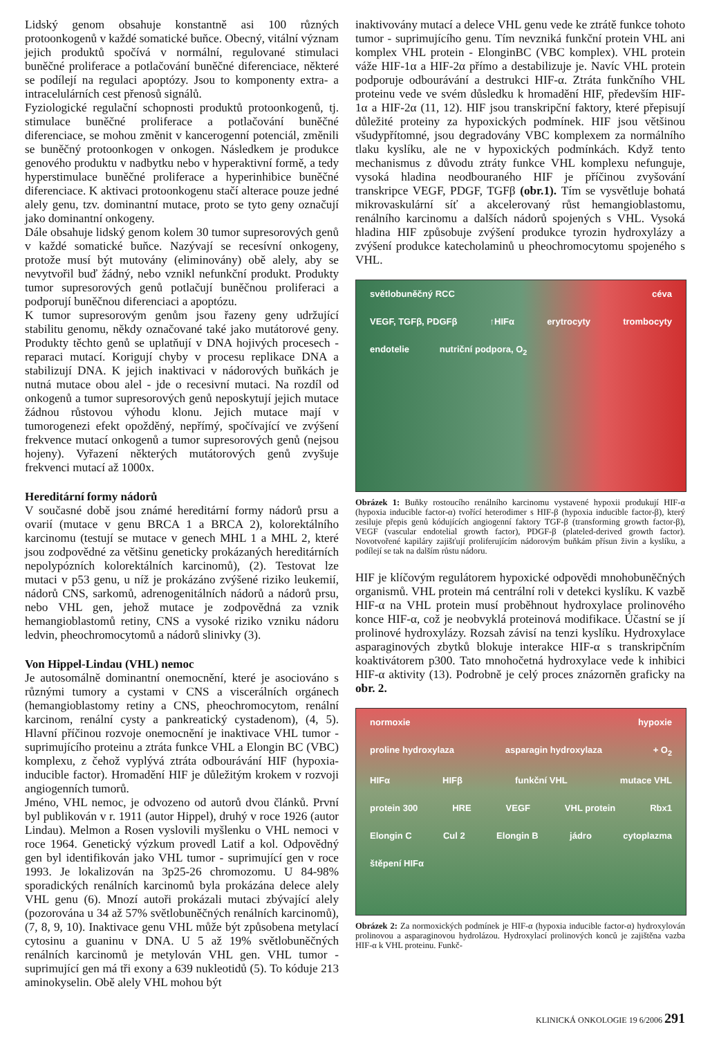Lidský genom obsahuje konstantně asi 100 různých protoonkogenů v každé somatické buňce. Obecný, vitální význam jejich produktů spočívá v normální, regulované stimulaci buněčné proliferace a potlačování buněčné diferenciace, některé se podílejí na regulaci apoptózy. Jsou to komponenty extra- a intracelulárních cest přenosů signálů.
Fyziologické regulační schopnosti produktů protoonkogenů, tj. stimulace buněčné proliferace a potlačování buněčné diferenciace, se mohou změnit v kancerogenní potenciál, změnili se buněčný protoonkogen v onkogen. Následkem je produkce genového produktu v nadbytku nebo v hyperaktivní formě, a tedy hyperstimulace buněčné proliferace a hyperinhibice buněčné diferenciace. K aktivaci protoonkogenu stačí alterace pouze jedné alely genu, tzv. dominantní mutace, proto se tyto geny označují jako dominantní onkogeny.
Dále obsahuje lidský genom kolem 30 tumor supresorových genů v každé somatické buňce. Nazývají se recesívní onkogeny, protože musí být mutovány (eliminovány) obě alely, aby se nevytvořil buď žádný, nebo vznikl nefunkční produkt. Produkty tumor supresorových genů potlačují buněčnou proliferaci a podporují buněčnou diferenciaci a apoptózu.
K tumor supresorovým genům jsou řazeny geny udržující stabilitu genomu, někdy označované také jako mutátorové geny. Produkty těchto genů se uplatňují v DNA hojivých procesech - reparaci mutací. Korigují chyby v procesu replikace DNA a stabilizují DNA. K jejich inaktivaci v nádorových buňkách je nutná mutace obou alel - jde o recesivní mutaci. Na rozdíl od onkogenů a tumor supresorových genů neposkytují jejich mutace žádnou růstovou výhodu klonu. Jejich mutace mají v tumorogenezi efekt opožděný, nepřímý, spočívající ve zvýšení frekvence mutací onkogenů a tumor supresorových genů (nejsou hojeny). Vyřazení některých mutátorových genů zvyšuje frekvenci mutací až 1000x.
Hereditární formy nádorů
V současné době jsou známé hereditární formy nádorů prsu a ovarií (mutace v genu BRCA 1 a BRCA 2), kolorektálního karcinomu (testují se mutace v genech MHL 1 a MHL 2, které jsou zodpovědné za většinu geneticky prokázaných hereditárních nepolypózních kolorektálních karcinomů), (2). Testovat lze mutaci v p53 genu, u níž je prokázáno zvýšené riziko leukemií, nádorů CNS, sarkomů, adrenogenitálních nádorů a nádorů prsu, nebo VHL gen, jehož mutace je zodpovědná za vznik hemangioblastomů retiny, CNS a vysoké riziko vzniku nádoru ledvin, pheochromocytomů a nádorů slinivky (3).
Von Hippel-Lindau (VHL) nemoc
Je autosomálně dominantní onemocnění, které je asociováno s různými tumory a cystami v CNS a viscerálních orgánech (hemangioblastomy retiny a CNS, pheochromocytom, renální karcinom, renální cysty a pankreatický cystadenom), (4, 5). Hlavní příčinou rozvoje onemocnění je inaktivace VHL tumor - suprimujícího proteinu a ztráta funkce VHL a Elongin BC (VBC) komplexu, z čehož vyplývá ztráta odbourávání HIF (hypoxia-inducible factor). Hromadění HIF je důležitým krokem v rozvoji angiogenních tumorů.
Jméno, VHL nemoc, je odvozeno od autorů dvou článků. První byl publikován v r. 1911 (autor Hippel), druhý v roce 1926 (autor Lindau). Melmon a Rosen vyslovili myšlenku o VHL nemoci v roce 1964. Genetický výzkum provedl Latif a kol. Odpovědný gen byl identifikován jako VHL tumor - suprimující gen v roce 1993. Je lokalizován na 3p25-26 chromozomu. U 84-98% sporadických renálních karcinomů byla prokázána delece alely VHL genu (6). Mnozí autoři prokázali mutaci zbývající alely (pozorována u 34 až 57% světlobuněčných renálních karcinomů), (7, 8, 9, 10). Inaktivace genu VHL může být způsobena metylací cytosinu a guaninu v DNA. U 5 až 19% světlobuněčných renálních karcinomů je metylován VHL gen. VHL tumor - suprimující gen má tři exony a 639 nukleotidů (5). To kóduje 213 aminokyselin. Obě alely VHL mohou být
inaktivovány mutací a delece VHL genu vede ke ztrátě funkce tohoto tumor - suprimujícího genu. Tím nevzniká funkční protein VHL ani komplex VHL protein - ElonginBC (VBC komplex). VHL protein váže HIF-1α a HIF-2α přímo a destabilizuje je. Navíc VHL protein podporuje odbourávání a destrukci HIF-α. Ztráta funkčního VHL proteinu vede ve svém důsledku k hromadění HIF, především HIF-1α a HIF-2α (11, 12). HIF jsou transkripční faktory, které přepisují důležité proteiny za hypoxických podmínek. HIF jsou většinou všudypřítomné, jsou degradovány VBC komplexem za normálního tlaku kyslíku, ale ne v hypoxických podmínkách. Když tento mechanismus z důvodu ztráty funkce VHL komplexu nefunguje, vysoká hladina neodbouraného HIF je příčinou zvyšování transkripce VEGF, PDGF, TGFβ (obr.1). Tím se vysvětluje bohatá mikrovaskulární síť a akcelerovaný růst hemangioblastomu, renálního karcinomu a dalších nádorů spojených s VHL. Vysoká hladina HIF způsobuje zvýšení produkce tyrozin hydroxylázy a zvýšení produkce katecholaminů u pheochromocytomu spojeného s VHL.
světlobuněčný RCC céva
VEGF, TGFβ, PDGFβ ↑HIFα erytrocyty trombocyty endotelie nutriční podpora, O<sub>2</sub>
Obrázek 1: Buňky rostoucího renálního karcinomu vystavené hypoxii produkují HIF-α (hypoxia inducible factor-α) tvořící heterodimer s HIF-β (hypoxia inducible factor-β), který zesiluje přepis genů kódujících angiogenní faktory TGF-β (transforming growth factor-β), VEGF (vascular endotelial growth factor), PDGF-β (plateled-derived growth factor). Novotvořené kapiláry zajišťují proliferujícím nádorovým buňkám přísun živin a kyslíku, a podílejí se tak na dalším růstu nádoru.
HIF je klíčovým regulátorem hypoxické odpovědi mnohobuněčných organismů. VHL protein má centrální roli v detekci kyslíku. K vazbě HIF-α na VHL protein musí proběhnout hydroxylace prolinového konce HIF-α, což je neobvyklá proteinová modifikace. Účastní se jí prolinové hydroxylázy. Rozsah závisí na tenzi kyslíku. Hydroxylace asparaginových zbytků blokuje interakce HIF-α s transkripčním koaktivátorem p300. Tato mnohočetná hydroxylace vede k inhibici HIF-α aktivity (13). Podrobně je celý proces znázorněn graficky na obr. 2.
normoxie hypoxie
proline hydroxylaza asparagin hydroxylaza + O<sub>2</sub> HIFα HIFβ funkční VHL mutace VHL protein 300 HRE VEGF VHL protein Rbx1 Elongin C Cul 2 Elongin B jádro cytoplazma štěpení HIFα
Obrázek 2: Za normoxických podmínek je HIF-α (hypoxia inducible factor-α) hydroxylován prolinovou a asparaginovou hydrolázou. Hydroxylací prolinových konců je zajištěna vazba HIF-α k VHL proteinu. Funkč-
KLINICKÁ ONKOLOGIE 19 6/2006 291